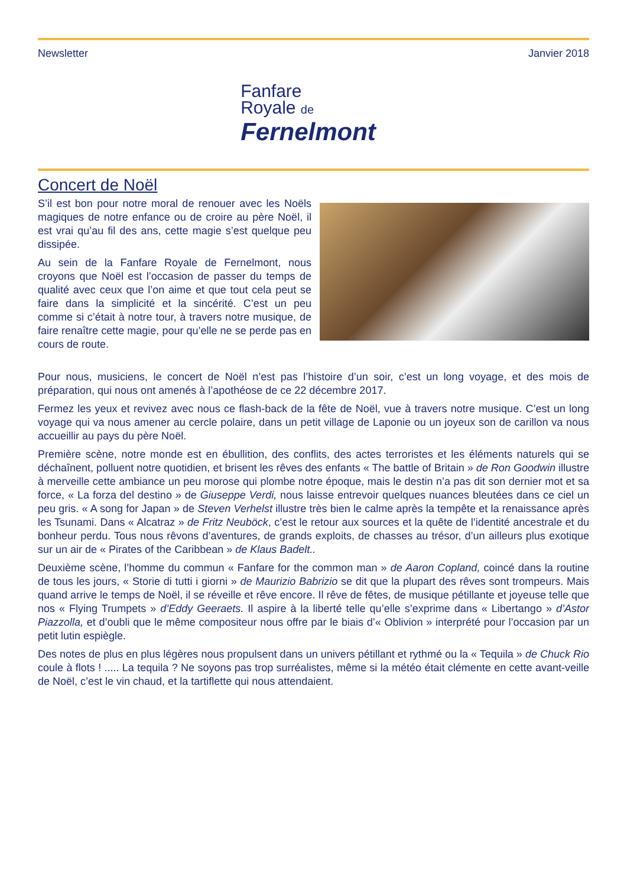Newsletter
Fanfare
Royale de
Fernelmont
Janvier 2018
Concert de Noël
S’il est bon pour notre moral de renouer avec les Noëls magiques de notre enfance ou de croire au père Noël, il est vrai qu’au fil des ans, cette magie s’est quelque peu dissipée.
Au sein de la Fanfare Royale de Fernelmont, nous croyons que Noël est l’occasion de passer du temps de qualité avec ceux que l’on aime et que tout cela peut se faire dans la simplicité et la sincérité. C’est un peu comme si c’était à notre tour, à travers notre musique, de faire renaître cette magie, pour qu’elle ne se perde pas en cours de route.
Pour nous, musiciens, le concert de Noël n’est pas l’histoire d’un soir, c’est un long voyage, et des mois de préparation, qui nous ont amenés à l’apothéose de ce 22 décembre 2017.
Fermez les yeux et revivez avec nous ce flash-back de la fête de Noël, vue à travers notre musique. C’est un long voyage qui va nous amener au cercle polaire, dans un petit village de Laponie ou un joyeux son de carillon va nous accueillir au pays du père Noël.
Première scène, notre monde est en ébullition, des conflits, des actes terroristes et les éléments naturels qui se déchaînent, polluent notre quotidien, et brisent les rêves des enfants « The battle of Britain » de Ron Goodwin illustre à merveille cette ambiance un peu morose qui plombe notre époque, mais le destin n’a pas dit son dernier mot et sa force, « La forza del destino » de Giuseppe Verdi, nous laisse entrevoir quelques nuances bleutées dans ce ciel un peu gris. « A song for Japan » de Steven Verhelst illustre très bien le calme après la tempête et la renaissance après les Tsunami. Dans « Alcatraz » de Fritz Neuböck, c’est le retour aux sources et la quête de l’identité ancestrale et du bonheur perdu. Tous nous rêvons d’aventures, de grands exploits, de chasses au trésor, d’un ailleurs plus exotique sur un air de « Pirates of the Caribbean » de Klaus Badelt..
Deuxième scène, l’homme du commun « Fanfare for the common man » de Aaron Copland, coincé dans la routine de tous les jours, « Storie di tutti i giorni » de Maurizio Babrizio se dit que la plupart des rêves sont trompeurs. Mais quand arrive le temps de Noël, il se réveille et rêve encore. Il rêve de fêtes, de musique pétillante et joyeuse telle que nos « Flying Trumpets » d’Eddy Geeraets. Il aspire à la liberté telle qu’elle s’exprime dans « Libertango » d’Astor Piazzolla, et d’oubli que le même compositeur nous offre par le biais d’« Oblivion » interprété pour l’occasion par un petit lutin espiègle.
Des notes de plus en plus légères nous propulsent dans un univers pétillant et rythmé ou la « Tequila » de Chuck Rio coule à flots ! ..... La tequila ? Ne soyons pas trop surréalistes, même si la météo était clémente en cette avant-veille de Noël, c’est le vin chaud, et la tartiflette qui nous attendaient.